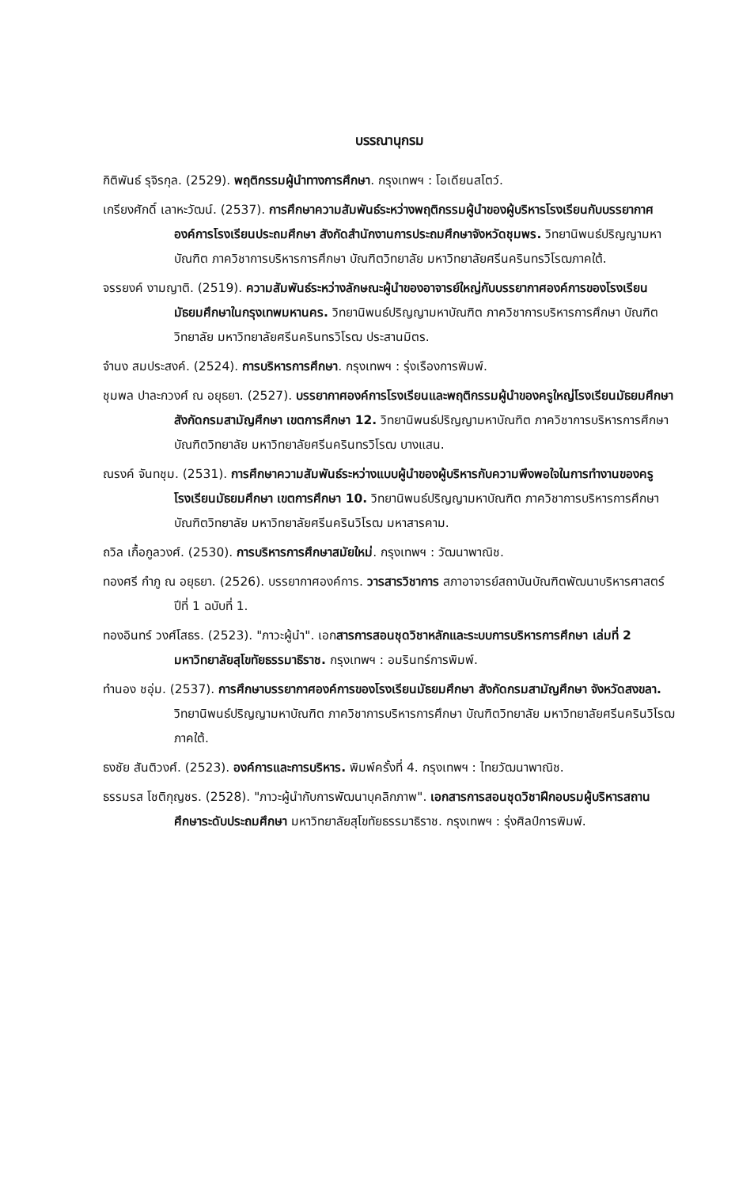บรรณานุกรม
กิติพันธ์ รุจิรกุล. (2529). พฤติกรรมผู้นำทางการศึกษา. กรุงเทพฯ : โอเดียนสโตว์.
เกรียงศักดิ์ เลาหะวัฒน์. (2537). การศึกษาความสัมพันธ์ระหว่างพฤติกรรมผู้นำของผู้บริหารโรงเรียนกับบรรยากาศองค์การโรงเรียนประถมศึกษา สังกัดสำนักงานการประถมศึกษาจังหวัดชุมพร. วิทยานิพนธ์ปริญญามหาบัณฑิต ภาควิชาการบริหารการศึกษา บัณฑิตวิทยาลัย มหาวิทยาลัยศรีนครินทรวิโรฒภาคใต้.
จรรยงค์ งามญาติ. (2519). ความสัมพันธ์ระหว่างลักษณะผู้นำของอาจารย์ใหญ่กับบรรยากาศองค์การของโรงเรียนมัธยมศึกษาในกรุงเทพมหานคร. วิทยานิพนธ์ปริญญามหาบัณฑิต ภาควิชาการบริหารการศึกษา บัณฑิตวิทยาลัย มหาวิทยาลัยศรีนครินทรวิโรฒ ประสานมิตร.
จำนง สมประสงค์. (2524). การบริหารการศึกษา. กรุงเทพฯ : รุ่งเรืองการพิมพ์.
ชุมพล ปาละกวงศ์ ณ อยุธยา. (2527). บรรยากาศองค์การโรงเรียนและพฤติกรรมผู้นำของครูใหญ่โรงเรียนมัธยมศึกษา สังกัดกรมสามัญศึกษา เขตการศึกษา 12. วิทยานิพนธ์ปริญญามหาบัณฑิต ภาควิชาการบริหารการศึกษา บัณฑิตวิทยาลัย มหาวิทยาลัยศรีนครินทรวิโรฒ บางแสน.
ณรงค์ จันทชุม. (2531). การศึกษาความสัมพันธ์ระหว่างแบบผู้นำของผู้บริหารกับความพึงพอใจในการทำงานของครูโรงเรียนมัธยมศึกษา เขตการศึกษา 10. วิทยานิพนธ์ปริญญามหาบัณฑิต ภาควิชาการบริหารการศึกษา บัณฑิตวิทยาลัย มหาวิทยาลัยศรีนครินวิโรฒ มหาสารคาม.
ถวิล เกื้อกูลวงศ์. (2530). การบริหารการศึกษาสมัยใหม่. กรุงเทพฯ : วัฒนาพาณิช.
ทองศรี กำภู ณ อยุธยา. (2526). บรรยากาศองค์การ. วารสารวิชาการ สภาอาจารย์สถาบันบัณฑิตพัฒนาบริหารศาสตร์ ปีที่ 1 ฉบับที่ 1.
ทองอินทร์ วงศ์โสธร. (2523). "ภาวะผู้นำ". เอกสารการสอนชุดวิชาหลักและระบบการบริหารการศึกษา เล่มที่ 2 มหาวิทยาลัยสุโขทัยธรรมาธิราช. กรุงเทพฯ : อมรินทร์การพิมพ์.
ทำนอง ชอุ่ม. (2537). การศึกษาบรรยากาศองค์การของโรงเรียนมัธยมศึกษา สังกัดกรมสามัญศึกษา จังหวัดสงขลา. วิทยานิพนธ์ปริญญามหาบัณฑิต ภาควิชาการบริหารการศึกษา บัณฑิตวิทยาลัย มหาวิทยาลัยศรีนครินวิโรฒ ภาคใต้.
ธงชัย สันติวงศ์. (2523). องค์การและการบริหาร. พิมพ์ครั้งที่ 4. กรุงเทพฯ : ไทยวัฒนาพาณิช.
ธรรมรส โชติกุญชร. (2528). "ภาวะผู้นำกับการพัฒนาบุคลิกภาพ". เอกสารการสอนชุดวิชาฝึกอบรมผู้บริหารสถานศึกษาระดับประถมศึกษา มหาวิทยาลัยสุโขทัยธรรมาธิราช. กรุงเทพฯ : รุ่งศิลป์การพิมพ์.